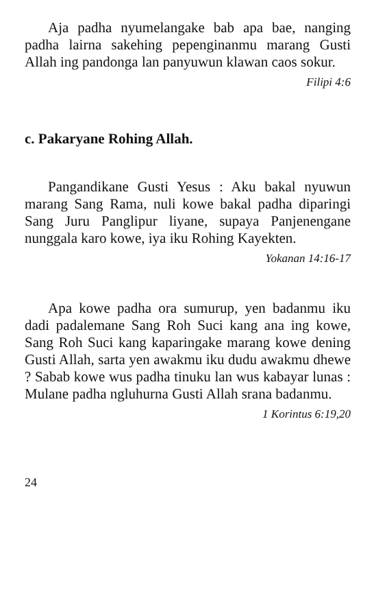Aja padha nyumelangake bab apa bae, nanging padha lairna sakehing pepenginanmu marang Gusti Allah ing pandonga lan panyuwun klawan caos sokur.
Filipi 4:6
c. Pakaryane Rohing Allah.
Pangandikane Gusti Yesus : Aku bakal nyuwun marang Sang Rama, nuli kowe bakal padha diparingi Sang Juru Panglipur liyane, supaya Panjenengane nunggala karo kowe, iya iku Rohing Kayekten.
Yokanan 14:16-17
Apa kowe padha ora sumurup, yen badanmu iku dadi padalemane Sang Roh Suci kang ana ing kowe, Sang Roh Suci kang kaparingake marang kowe dening Gusti Allah, sarta yen awakmu iku dudu awakmu dhewe ? Sabab kowe wus padha tinuku lan wus kabayar lunas : Mulane padha ngluhurna Gusti Allah srana badanmu.
1 Korintus 6:19,20
24